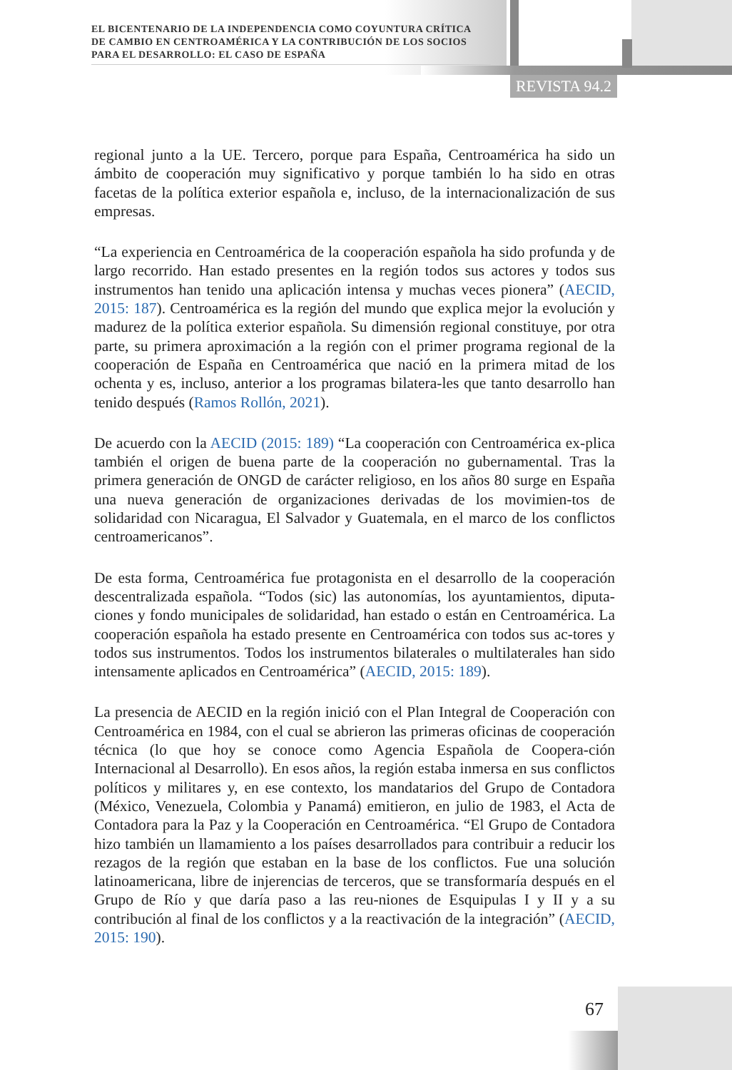EL BICENTENARIO DE LA INDEPENDENCIA COMO COYUNTURA CRÍTICA
DE CAMBIO EN CENTROAMÉRICA Y LA CONTRIBUCIÓN DE LOS SOCIOS
PARA EL DESARROLLO: EL CASO DE ESPAÑA
REVISTA 94.2
regional junto a la UE. Tercero, porque para España, Centroamérica ha sido un ámbito de cooperación muy significativo y porque también lo ha sido en otras facetas de la política exterior española e, incluso, de la internacionalización de sus empresas.
“La experiencia en Centroamérica de la cooperación española ha sido profunda y de largo recorrido. Han estado presentes en la región todos sus actores y todos sus instrumentos han tenido una aplicación intensa y muchas veces pionera” (AECID, 2015: 187). Centroamérica es la región del mundo que explica mejor la evolución y madurez de la política exterior española. Su dimensión regional constituye, por otra parte, su primera aproximación a la región con el primer programa regional de la cooperación de España en Centroamérica que nació en la primera mitad de los ochenta y es, incluso, anterior a los programas bilatera-les que tanto desarrollo han tenido después (Ramos Rollón, 2021).
De acuerdo con la AECID (2015: 189) “La cooperación con Centroamérica ex-plica también el origen de buena parte de la cooperación no gubernamental. Tras la primera generación de ONGD de carácter religioso, en los años 80 surge en España una nueva generación de organizaciones derivadas de los movimien-tos de solidaridad con Nicaragua, El Salvador y Guatemala, en el marco de los conflictos centroamericanos”.
De esta forma, Centroamérica fue protagonista en el desarrollo de la cooperación descentralizada española. “Todos (sic) las autonomías, los ayuntamientos, diputa-ciones y fondo municipales de solidaridad, han estado o están en Centroamérica. La cooperación española ha estado presente en Centroamérica con todos sus ac-tores y todos sus instrumentos. Todos los instrumentos bilaterales o multilaterales han sido intensamente aplicados en Centroamérica” (AECID, 2015: 189).
La presencia de AECID en la región inició con el Plan Integral de Cooperación con Centroamérica en 1984, con el cual se abrieron las primeras oficinas de cooperación técnica (lo que hoy se conoce como Agencia Española de Coopera-ción Internacional al Desarrollo). En esos años, la región estaba inmersa en sus conflictos políticos y militares y, en ese contexto, los mandatarios del Grupo de Contadora (México, Venezuela, Colombia y Panamá) emitieron, en julio de 1983, el Acta de Contadora para la Paz y la Cooperación en Centroamérica. “El Grupo de Contadora hizo también un llamamiento a los países desarrollados para contribuir a reducir los rezagos de la región que estaban en la base de los conflictos. Fue una solución latinoamericana, libre de injerencias de terceros, que se transformaría después en el Grupo de Río y que daría paso a las reu-niones de Esquipulas I y II y a su contribución al final de los conflictos y a la reactivación de la integración” (AECID, 2015: 190).
67